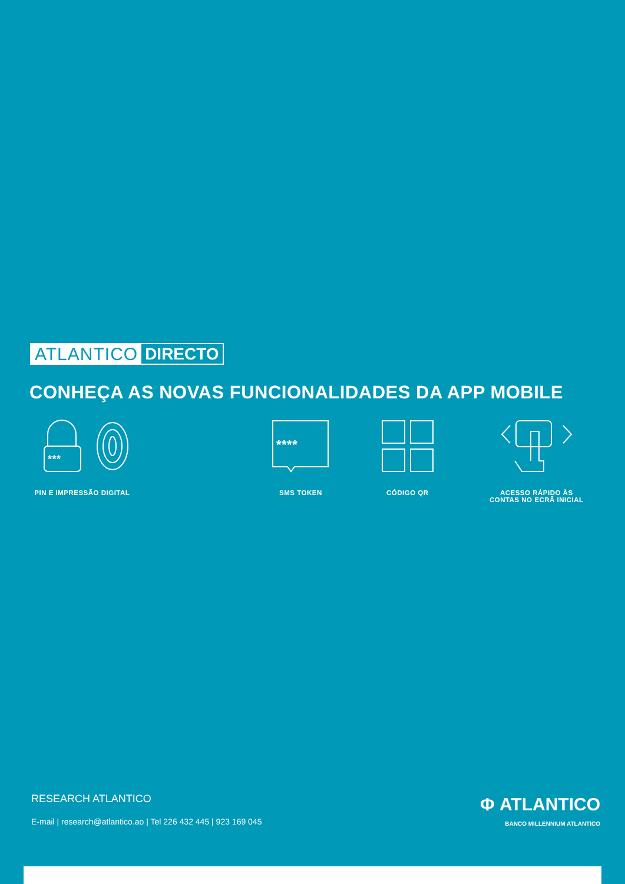ATLANTICO DIRECTO
CONHEÇA AS NOVAS FUNCIONALIDADES DA APP MOBILE
***
PIN E IMPRESSÃO DIGITAL
****
SMS TOKEN
CÓDIGO QR ACESSO RÁPIDO ÀS
CONTAS NO ECRÃ INICIAL
RESEARCH ATLANTICO
E-mail | research@atlantico.ao | Tel 226 432 445 | 923 169 045
Φ ATLANTICO
BANCO MILLENNIUM ATLANTICO